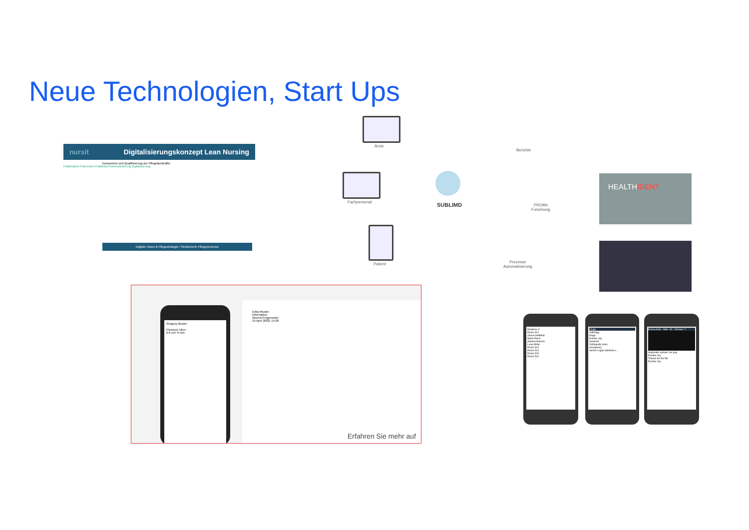Neue Technologien, Start Ups
nursit Digitalisierungskonzept Lean Nursing
Kompetenz und Qualifizierung der Pflegefachkräfte
Präskription Prävention Prädiktion Automatisierung Digitalisierung
Digitale Vision & Pflegestrategie / Strukturierte Pflegeprozesse
Ärzte
Fachpersonal
Patient
SUBLIMD
Berichte
PROMs
Forschung
Prozesse
Automatisierung
HEALTHIDENT
Gregory Muster
Pressure Ulcer
9.6 cm² 6 mm
Erika Muster
Information
Wound Progression
19 April 2020, 14:26
Erfahren Sie mehr auf
Medicine C
Room 312
James Hettfield
Mario Rossi
Antonio Bianchi
Lucie Miller
Room 313
Room 314
Room 315
Room 316
Chats
radiology
triage
Eveline Joy
Generell
Orthopedic clinic
emergency
James Logan (deleted u...
Emma Abel - Alter: 34 - Zimmer: 7
Automatic upload: mri.png
Eveline Joy
Thanks for the file
Eveline Joy